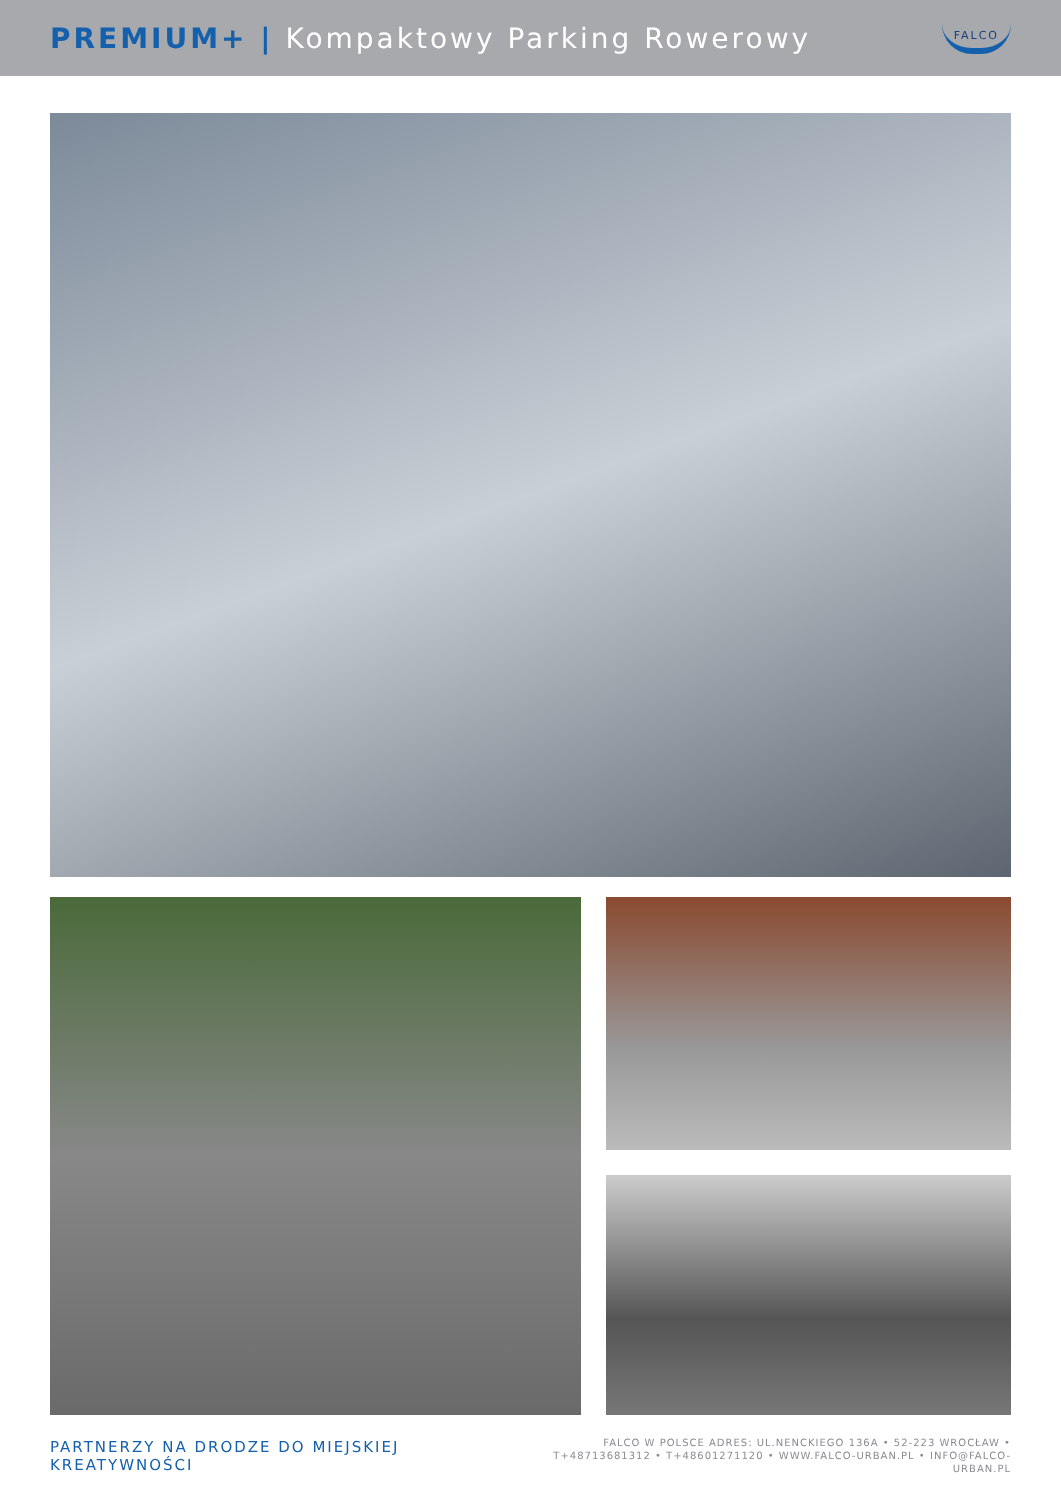PREMIUM+ | Kompaktowy Parking Rowerowy
FALCO
PARTNERZY NA DRODZE DO MIEJSKIEJ KREATYWNOŚCI
FALCO W POLSCE ADRES: UL.NENCKIEGO 136A • 52-223 WROCŁAW •
T+48713681312 • T+48601271120 • WWW.FALCO-URBAN.PL • INFO@FALCO-URBAN.PL